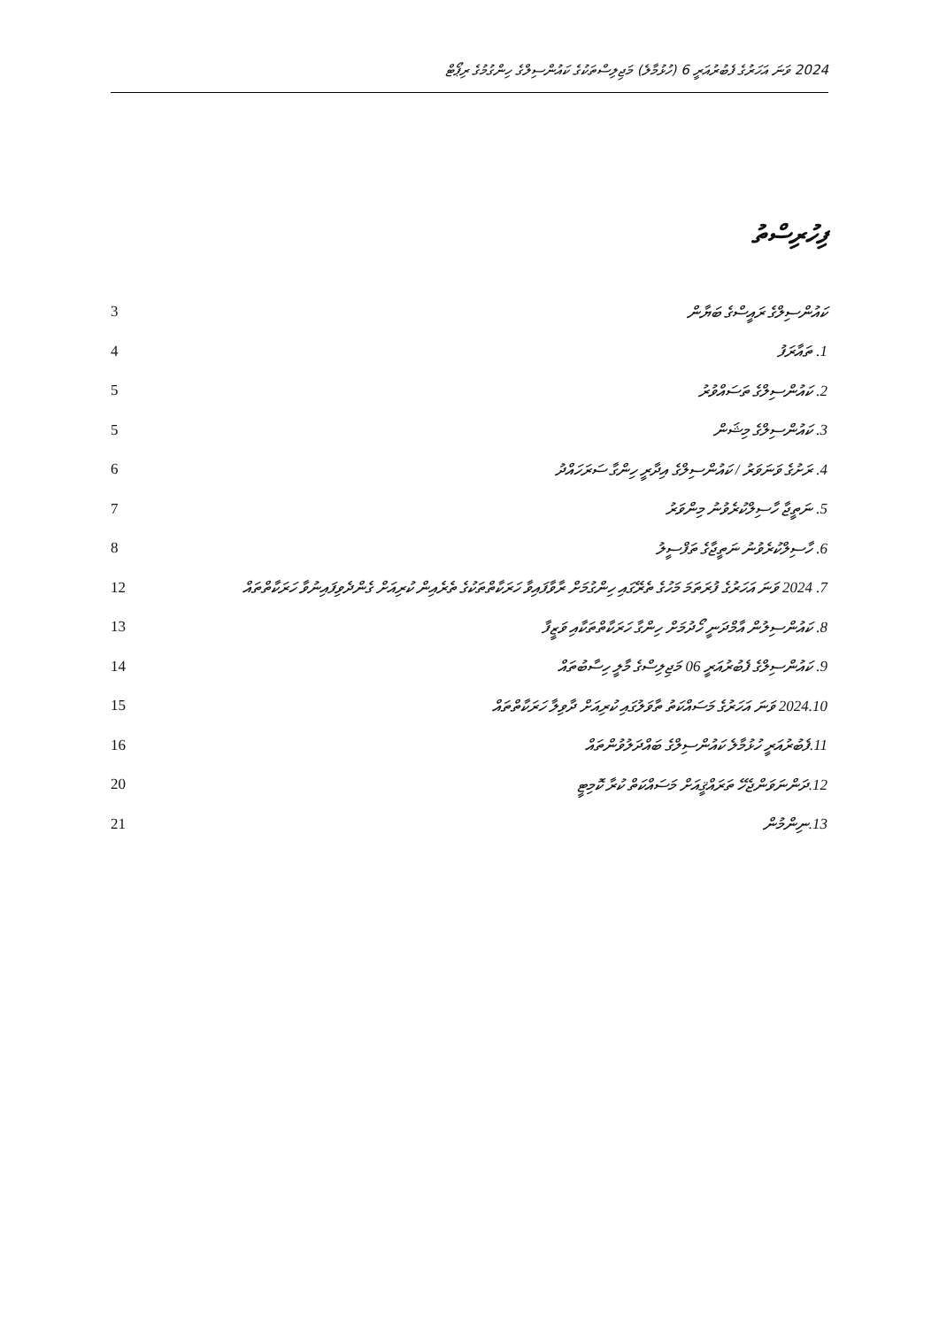2024 ވަނަ އަހަރުގެ ފެބުރުއަރީ 6 (ހުޅުމާލެ) މަޖިލިސްތަކުގެ ކައުންސިލްގެ ހިންގުމުގެ ރިޕޯޓް
ފިހުރިސްތު
| 3 | ކައުންސިލްގެ ރައީސްގެ ބަޔާން |
| 4 | 1. ތައާރަފު |
| 5 | 2. ކައުންސިލްގެ ތަސައްވުރު |
| 5 | 3. ކައުންސިލްގެ މިޝަން |
| 6 | 4. ރަށުގެ ވަނަވަރު / ކައުންސިލްގެ އިދާރީ ހިންގާ ސަރަހައްދު |
| 7 | 5. ނަތީޖާ ހާސިލްކުރެވުނު މިންވަރު |
| 8 | 6. ހާސިލްކުރެވުނު ނަތީޖާގެ ތަފްސީލު |
| 12 | 7. 2024 ވަނަ އަހަރުގެ ފުރަތަމަ މަހުގެ ތެރޭގައި ހިންގުމަށް ރާވާފައިވާ ހަރަކާތްތަކުގެ ތެރެއިން ކުރިއަށް ގެންދެވިފައިނުވާ ހަރަކާތްތައް |
| 13 | 8. ކައުންސިލުން އާމްދަނީ ހޯދުމަށް ހިންގާ ހަރަކާތްތަކާއި ވަޒީފާ |
| 14 | 9. ކައުންސިލްގެ ފެބުރުއަރީ 06 މަޖިލިސްގެ މާލީ ހިސާބުތައް |
| 15 | 2024.10 ވަނަ އަހަރުގެ މަސައްކަތު ތާވަލުގައި ކުރިއަށް ދާވިލާ ހަރަކާތްތައް |
| 16 | 11.ފެބުރުއަރީ ހުޅުމާލެ ކައުންސިލްގެ ބައްދަލުވުންތައް |
| 20 | 12.ދަންނަވަންޖެހޭ ތަރައްޤީއަށް މަސައްކަތް ކުރާ ކޮމިޓީ |
| 21 | 13.ނިންމުން |